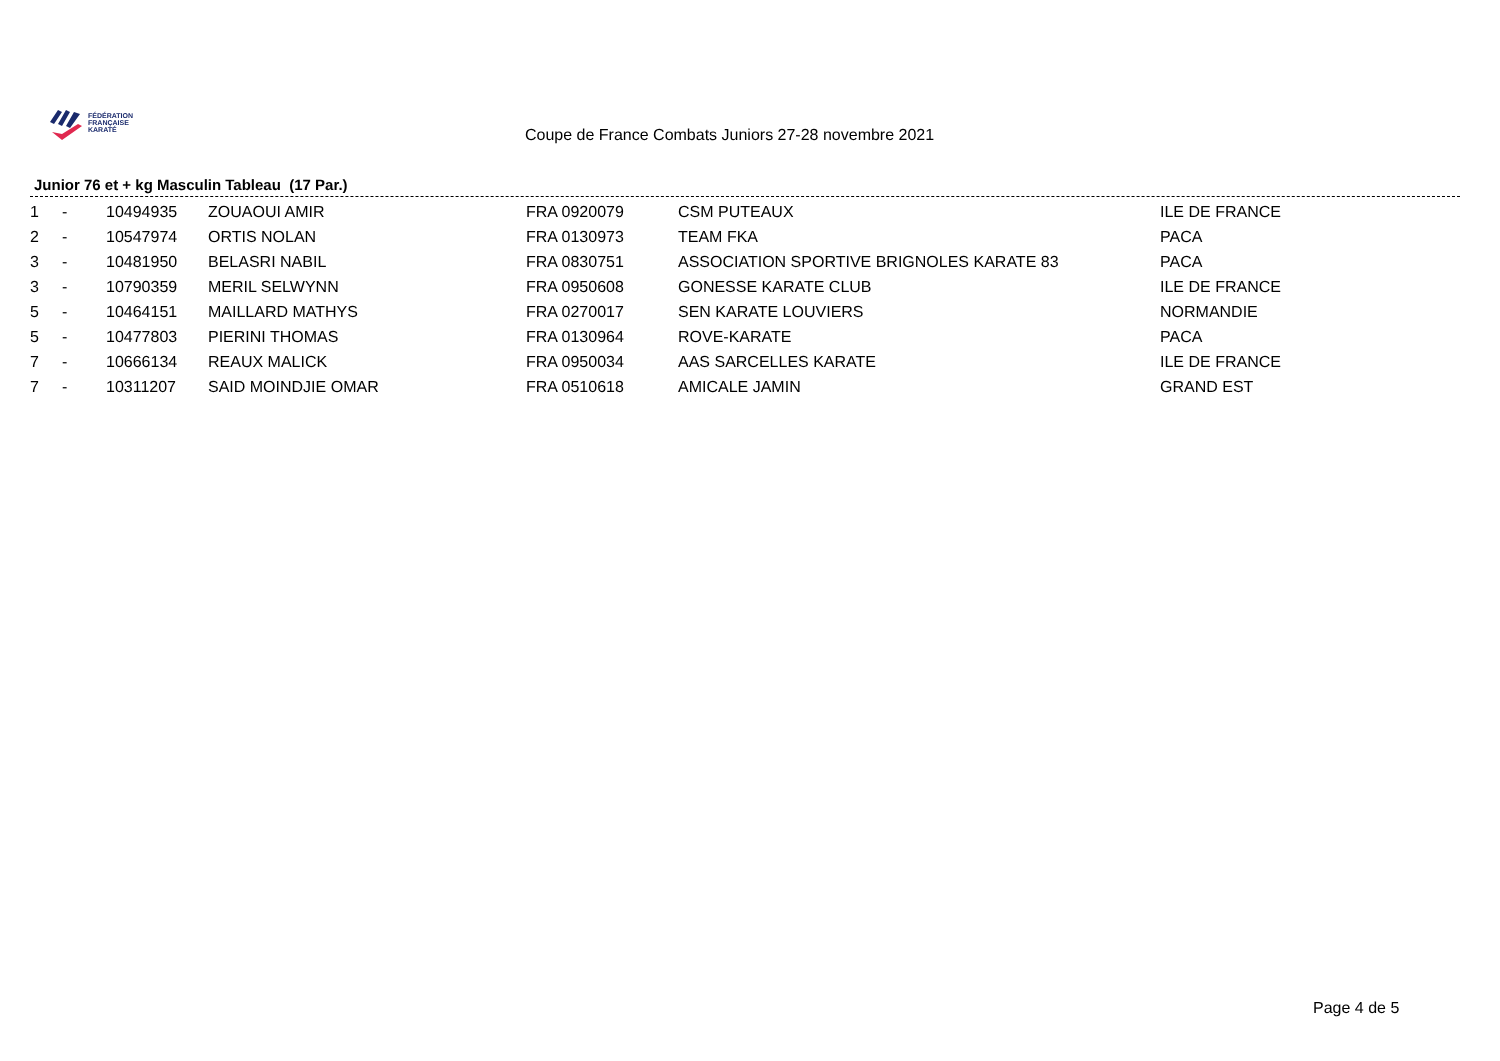FÉDÉRATION
FRANÇAISE
KARATÉ
Coupe de France Combats Juniors 27-28 novembre 2021
Junior 76 et + kg Masculin Tableau (17 Par.)
| 1 | - | 10494935 | ZOUAOUI AMIR | FRA 0920079 | CSM PUTEAUX | ILE DE FRANCE |
| 2 | - | 10547974 | ORTIS NOLAN | FRA 0130973 | TEAM FKA | PACA |
| 3 | - | 10481950 | BELASRI NABIL | FRA 0830751 | ASSOCIATION SPORTIVE BRIGNOLES KARATE 83 | PACA |
| 3 | - | 10790359 | MERIL SELWYNN | FRA 0950608 | GONESSE KARATE CLUB | ILE DE FRANCE |
| 5 | - | 10464151 | MAILLARD MATHYS | FRA 0270017 | SEN KARATE LOUVIERS | NORMANDIE |
| 5 | - | 10477803 | PIERINI THOMAS | FRA 0130964 | ROVE-KARATE | PACA |
| 7 | - | 10666134 | REAUX MALICK | FRA 0950034 | AAS SARCELLES KARATE | ILE DE FRANCE |
| 7 | - | 10311207 | SAID MOINDJIE OMAR | FRA 0510618 | AMICALE JAMIN | GRAND EST |
Page 4 de 5